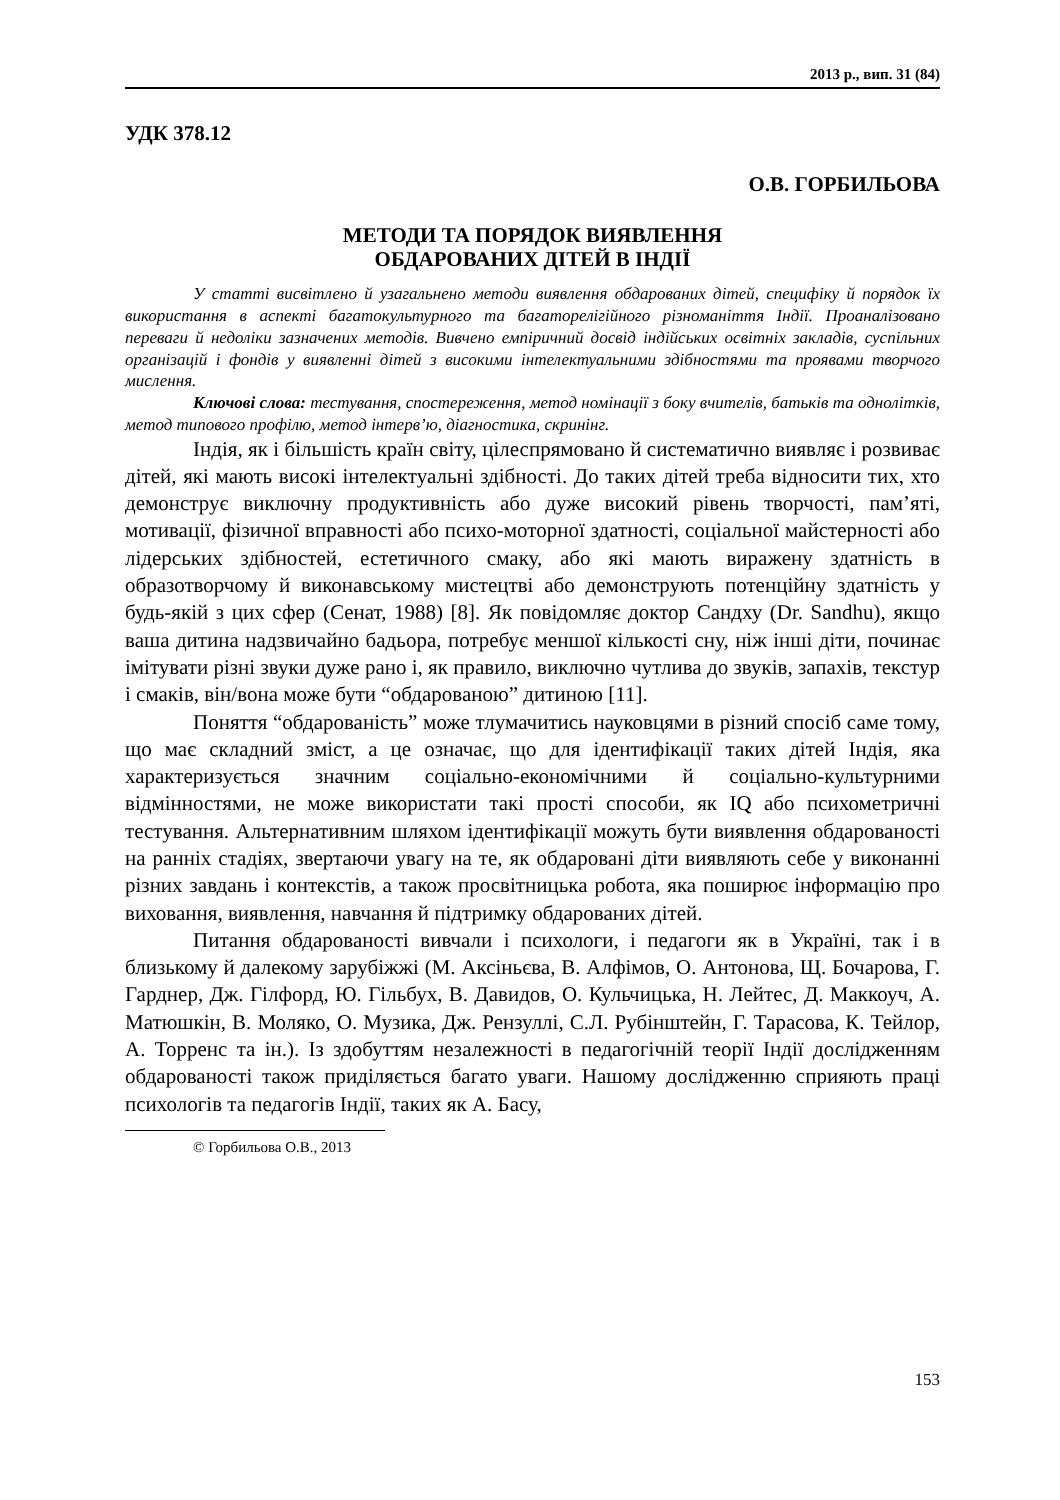2013 р., вип. 31 (84)
УДК 378.12
О.В. ГОРБИЛЬОВА
МЕТОДИ ТА ПОРЯДОК ВИЯВЛЕННЯ
ОБДАРОВАНИХ ДІТЕЙ В ІНДІЇ
У статті висвітлено й узагальнено методи виявлення обдарованих дітей, специфіку й порядок їх використання в аспекті багатокультурного та багаторелігійного різноманіття Індії. Проаналізовано переваги й недоліки зазначених методів. Вивчено емпіричний досвід індійських освітніх закладів, суспільних організацій і фондів у виявленні дітей з високими інтелектуальними здібностями та проявами творчого мислення.
Ключові слова: тестування, спостереження, метод номінації з боку вчителів, батьків та однолітків, метод типового профілю, метод інтерв’ю, діагностика, скринінг.
Індія, як і більшість країн світу, цілеспрямовано й систематично виявляє і розвиває дітей, які мають високі інтелектуальні здібності. До таких дітей треба відносити тих, хто демонструє виключну продуктивність або дуже високий рівень творчості, пам’яті, мотивації, фізичної вправності або психо-моторної здатності, соціальної майстерності або лідерських здібностей, естетичного смаку, або які мають виражену здатність в образотворчому й виконавському мистецтві або демонструють потенційну здатність у будь-якій з цих сфер (Сенат, 1988) [8]. Як повідомляє доктор Сандху (Dr. Sandhu), якщо ваша дитина надзвичайно бадьора, потребує меншої кількості сну, ніж інші діти, починає імітувати різні звуки дуже рано і, як правило, виключно чутлива до звуків, запахів, текстур і смаків, він/вона може бути “обдарованою” дитиною [11].
Поняття “обдарованість” може тлумачитись науковцями в різний спосіб саме тому, що має складний зміст, а це означає, що для ідентифікації таких дітей Індія, яка характеризується значним соціально-економічними й соціально-культурними відмінностями, не може використати такі прості способи, як IQ або психометричні тестування. Альтернативним шляхом ідентифікації можуть бути виявлення обдарованості на ранніх стадіях, звертаючи увагу на те, як обдаровані діти виявляють себе у виконанні різних завдань і контекстів, а також просвітницька робота, яка поширює інформацію про виховання, виявлення, навчання й підтримку обдарованих дітей.
Питання обдарованості вивчали і психологи, і педагоги як в Україні, так і в близькому й далекому зарубіжжі (М. Аксіньєва, В. Алфімов, О. Антонова, Щ. Бочарова, Г. Гарднер, Дж. Гілфорд, Ю. Гільбух, В. Давидов, О. Кульчицька, Н. Лейтес, Д. Маккоуч, А. Матюшкін, В. Моляко, О. Музика, Дж. Рензуллі, С.Л. Рубінштейн, Г. Тарасова, К. Тейлор, А. Торренс та ін.). Із здобуттям незалежності в педагогічній теорії Індії дослідженням обдарованості також приділяється багато уваги. Нашому дослідженню сприяють праці психологів та педагогів Індії, таких як А. Басу,
© Горбильова О.В., 2013
153